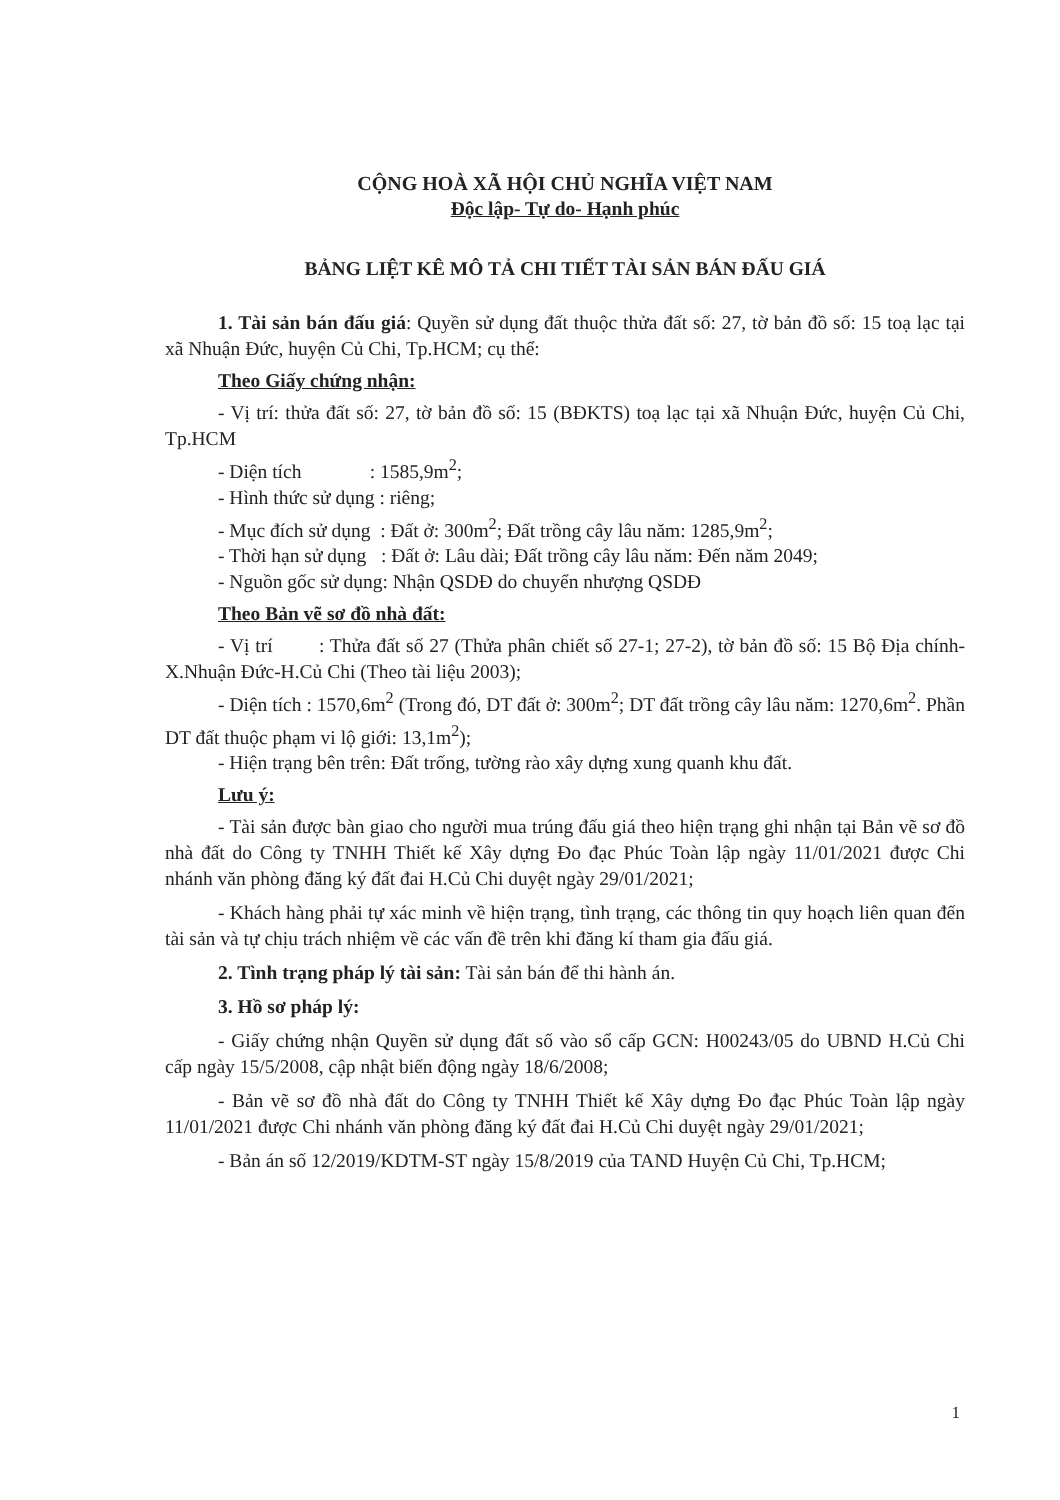CỘNG HOÀ XÃ HỘI CHỦ NGHĨA VIỆT NAM
Độc lập- Tự do- Hạnh phúc
BẢNG LIỆT KÊ MÔ TẢ CHI TIẾT TÀI SẢN BÁN ĐẤU GIÁ
1. Tài sản bán đấu giá: Quyền sử dụng đất thuộc thửa đất số: 27, tờ bản đồ số: 15 toạ lạc tại xã Nhuận Đức, huyện Củ Chi, Tp.HCM; cụ thể:
Theo Giấy chứng nhận:
- Vị trí: thửa đất số: 27, tờ bản đồ số: 15 (BĐKTS) toạ lạc tại xã Nhuận Đức, huyện Củ Chi, Tp.HCM
- Diện tích : 1585,9m<sup>2</sup>;
- Hình thức sử dụng : riêng;
- Mục đích sử dụng : Đất ở: 300m<sup>2</sup>; Đất trồng cây lâu năm: 1285,9m<sup>2</sup>;
- Thời hạn sử dụng : Đất ở: Lâu dài; Đất trồng cây lâu năm: Đến năm 2049;
- Nguồn gốc sử dụng: Nhận QSDĐ do chuyển nhượng QSDĐ
Theo Bản vẽ sơ đồ nhà đất:
- Vị trí : Thửa đất số 27 (Thửa phân chiết số 27-1; 27-2), tờ bản đồ số: 15 Bộ Địa chính-X.Nhuận Đức-H.Củ Chi (Theo tài liệu 2003);
- Diện tích : 1570,6m<sup>2</sup> (Trong đó, DT đất ở: 300m<sup>2</sup>; DT đất trồng cây lâu năm: 1270,6m<sup>2</sup>. Phần DT đất thuộc phạm vi lộ giới: 13,1m<sup>2</sup>);
- Hiện trạng bên trên: Đất trống, tường rào xây dựng xung quanh khu đất.
Lưu ý:
- Tài sản được bàn giao cho người mua trúng đấu giá theo hiện trạng ghi nhận tại Bản vẽ sơ đồ nhà đất do Công ty TNHH Thiết kế Xây dựng Đo đạc Phúc Toàn lập ngày 11/01/2021 được Chi nhánh văn phòng đăng ký đất đai H.Củ Chi duyệt ngày 29/01/2021;
- Khách hàng phải tự xác minh về hiện trạng, tình trạng, các thông tin quy hoạch liên quan đến tài sản và tự chịu trách nhiệm về các vấn đề trên khi đăng kí tham gia đấu giá.
2. Tình trạng pháp lý tài sản: Tài sản bán để thi hành án.
3. Hồ sơ pháp lý:
- Giấy chứng nhận Quyền sử dụng đất số vào sổ cấp GCN: H00243/05 do UBND H.Củ Chi cấp ngày 15/5/2008, cập nhật biến động ngày 18/6/2008;
- Bản vẽ sơ đồ nhà đất do Công ty TNHH Thiết kế Xây dựng Đo đạc Phúc Toàn lập ngày 11/01/2021 được Chi nhánh văn phòng đăng ký đất đai H.Củ Chi duyệt ngày 29/01/2021;
- Bản án số 12/2019/KDTM-ST ngày 15/8/2019 của TAND Huyện Củ Chi, Tp.HCM;
1